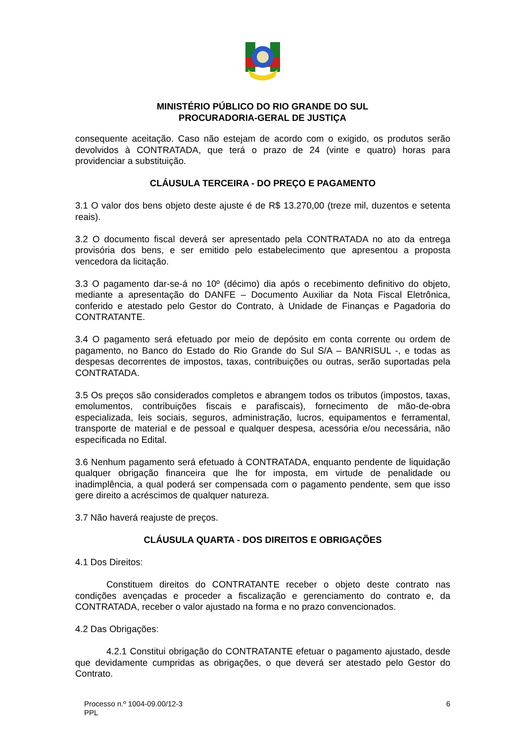MINISTÉRIO PÚBLICO DO RIO GRANDE DO SUL
PROCURADORIA-GERAL DE JUSTIÇA
consequente aceitação. Caso não estejam de acordo com o exigido, os produtos serão devolvidos à CONTRATADA, que terá o prazo de 24 (vinte e quatro) horas para providenciar a substituição.
CLÁUSULA TERCEIRA - DO PREÇO E PAGAMENTO
3.1 O valor dos bens objeto deste ajuste é de R$ 13.270,00 (treze mil, duzentos e setenta reais).
3.2 O documento fiscal deverá ser apresentado pela CONTRATADA no ato da entrega provisória dos bens, e ser emitido pelo estabelecimento que apresentou a proposta vencedora da licitação.
3.3 O pagamento dar-se-á no 10º (décimo) dia após o recebimento definitivo do objeto, mediante a apresentação do DANFE – Documento Auxiliar da Nota Fiscal Eletrônica, conferido e atestado pelo Gestor do Contrato, à Unidade de Finanças e Pagadoria do CONTRATANTE.
3.4 O pagamento será efetuado por meio de depósito em conta corrente ou ordem de pagamento, no Banco do Estado do Rio Grande do Sul S/A – BANRISUL -, e todas as despesas decorrentes de impostos, taxas, contribuições ou outras, serão suportadas pela CONTRATADA.
3.5 Os preços são considerados completos e abrangem todos os tributos (impostos, taxas, emolumentos, contribuições fiscais e parafiscais), fornecimento de mão-de-obra especializada, leis sociais, seguros, administração, lucros, equipamentos e ferramental, transporte de material e de pessoal e qualquer despesa, acessória e/ou necessária, não especificada no Edital.
3.6 Nenhum pagamento será efetuado à CONTRATADA, enquanto pendente de liquidação qualquer obrigação financeira que lhe for imposta, em virtude de penalidade ou inadimplência, a qual poderá ser compensada com o pagamento pendente, sem que isso gere direito a acréscimos de qualquer natureza.
3.7 Não haverá reajuste de preços.
CLÁUSULA QUARTA - DOS DIREITOS E OBRIGAÇÕES
4.1 Dos Direitos:
Constituem direitos do CONTRATANTE receber o objeto deste contrato nas condições avençadas e proceder a fiscalização e gerenciamento do contrato e, da CONTRATADA, receber o valor ajustado na forma e no prazo convencionados.
4.2 Das Obrigações:
4.2.1 Constitui obrigação do CONTRATANTE efetuar o pagamento ajustado, desde que devidamente cumpridas as obrigações, o que deverá ser atestado pelo Gestor do Contrato.
Processo n.º 1004-09.00/12-3
PPL
6